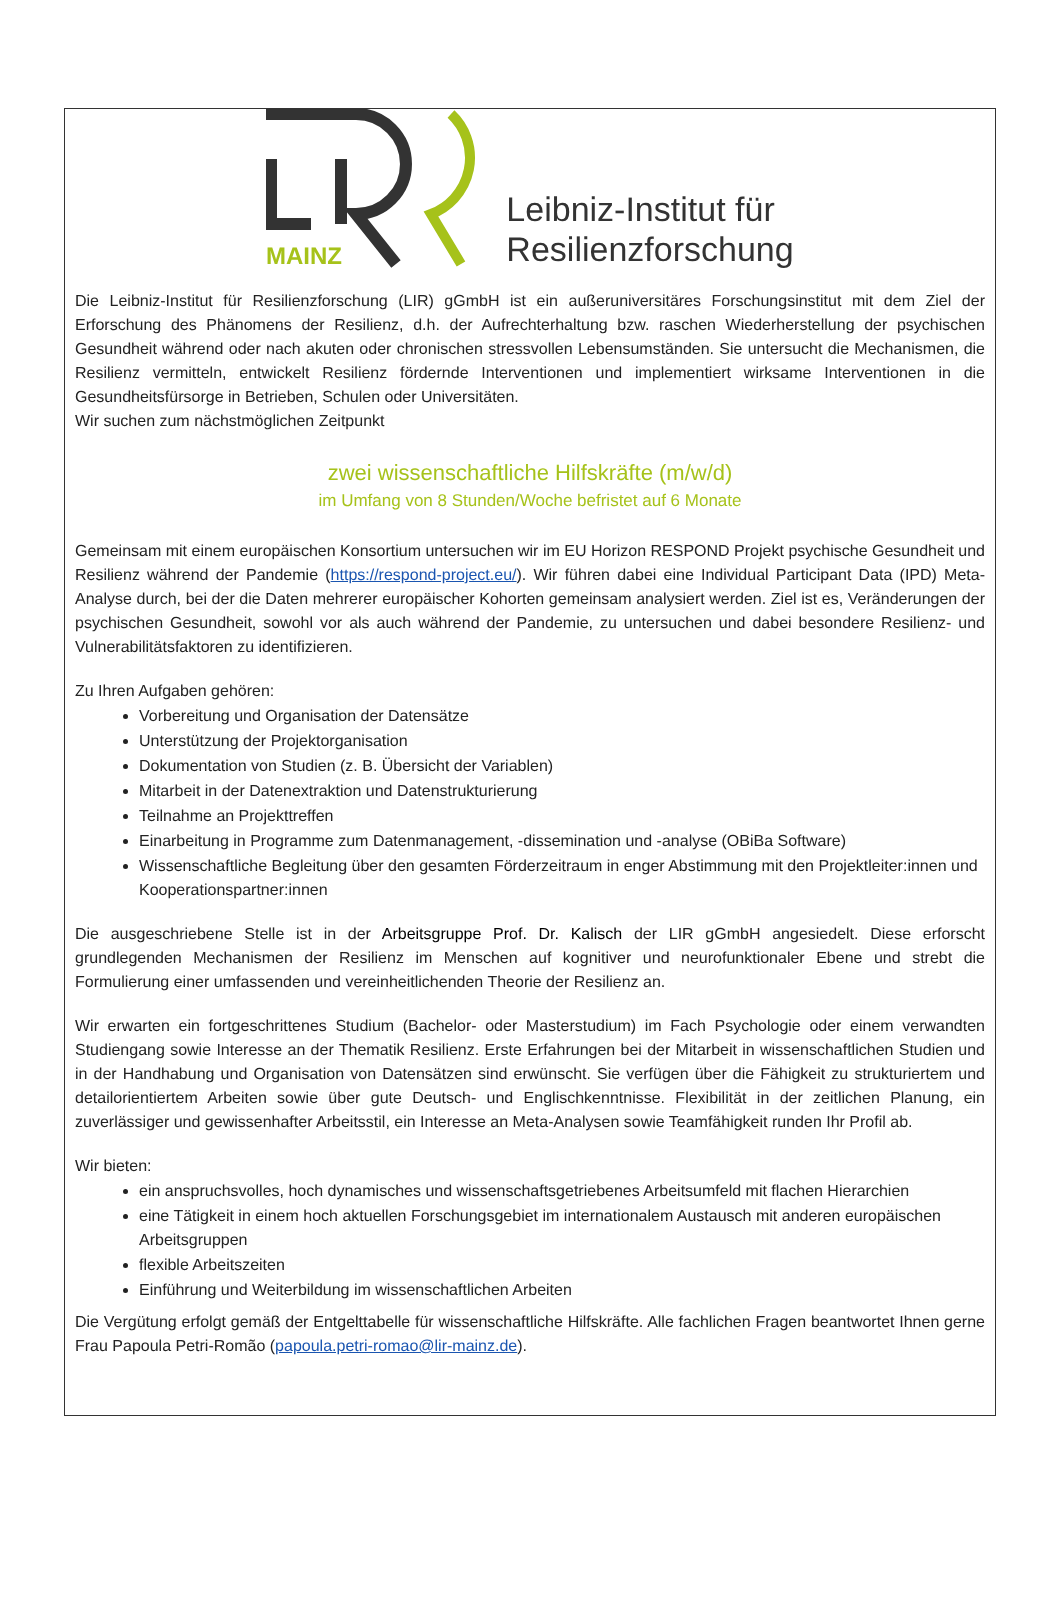MAINZ
Leibniz-Institut für
Resilienzforschung
Die Leibniz-Institut für Resilienzforschung (LIR) gGmbH ist ein außeruniversitäres Forschungsinstitut mit dem Ziel der Erforschung des Phänomens der Resilienz, d.h. der Aufrechterhaltung bzw. raschen Wiederherstellung der psychischen Gesundheit während oder nach akuten oder chronischen stressvollen Lebensumständen. Sie untersucht die Mechanismen, die Resilienz vermitteln, entwickelt Resilienz fördernde Interventionen und implementiert wirksame Interventionen in die Gesundheitsfürsorge in Betrieben, Schulen oder Universitäten.
Wir suchen zum nächstmöglichen Zeitpunkt
zwei wissenschaftliche Hilfskräfte (m/w/d)
im Umfang von 8 Stunden/Woche befristet auf 6 Monate
Gemeinsam mit einem europäischen Konsortium untersuchen wir im EU Horizon RESPOND Projekt psychische Gesundheit und Resilienz während der Pandemie (https://respond-project.eu/). Wir führen dabei eine Individual Participant Data (IPD) Meta-Analyse durch, bei der die Daten mehrerer europäischer Kohorten gemeinsam analysiert werden. Ziel ist es, Veränderungen der psychischen Gesundheit, sowohl vor als auch während der Pandemie, zu untersuchen und dabei besondere Resilienz- und Vulnerabilitätsfaktoren zu identifizieren.
Zu Ihren Aufgaben gehören:
Vorbereitung und Organisation der Datensätze
Unterstützung der Projektorganisation
Dokumentation von Studien (z. B. Übersicht der Variablen)
Mitarbeit in der Datenextraktion und Datenstrukturierung
Teilnahme an Projekttreffen
Einarbeitung in Programme zum Datenmanagement, -dissemination und -analyse (OBiBa Software)
Wissenschaftliche Begleitung über den gesamten Förderzeitraum in enger Abstimmung mit den Projektleiter:innen und Kooperationspartner:innen
Die ausgeschriebene Stelle ist in der Arbeitsgruppe Prof. Dr. Kalisch der LIR gGmbH angesiedelt. Diese erforscht grundlegenden Mechanismen der Resilienz im Menschen auf kognitiver und neurofunktionaler Ebene und strebt die Formulierung einer umfassenden und vereinheitlichenden Theorie der Resilienz an.
Wir erwarten ein fortgeschrittenes Studium (Bachelor- oder Masterstudium) im Fach Psychologie oder einem verwandten Studiengang sowie Interesse an der Thematik Resilienz. Erste Erfahrungen bei der Mitarbeit in wissenschaftlichen Studien und in der Handhabung und Organisation von Datensätzen sind erwünscht. Sie verfügen über die Fähigkeit zu strukturiertem und detailorientiertem Arbeiten sowie über gute Deutsch- und Englischkenntnisse. Flexibilität in der zeitlichen Planung, ein zuverlässiger und gewissenhafter Arbeitsstil, ein Interesse an Meta-Analysen sowie Teamfähigkeit runden Ihr Profil ab.
Wir bieten:
ein anspruchsvolles, hoch dynamisches und wissenschaftsgetriebenes Arbeitsumfeld mit flachen Hierarchien
eine Tätigkeit in einem hoch aktuellen Forschungsgebiet im internationalem Austausch mit anderen europäischen Arbeitsgruppen
flexible Arbeitszeiten
Einführung und Weiterbildung im wissenschaftlichen Arbeiten
Die Vergütung erfolgt gemäß der Entgelttabelle für wissenschaftliche Hilfskräfte. Alle fachlichen Fragen beantwortet Ihnen gerne Frau Papoula Petri-Romão (papoula.petri-romao@lir-mainz.de).